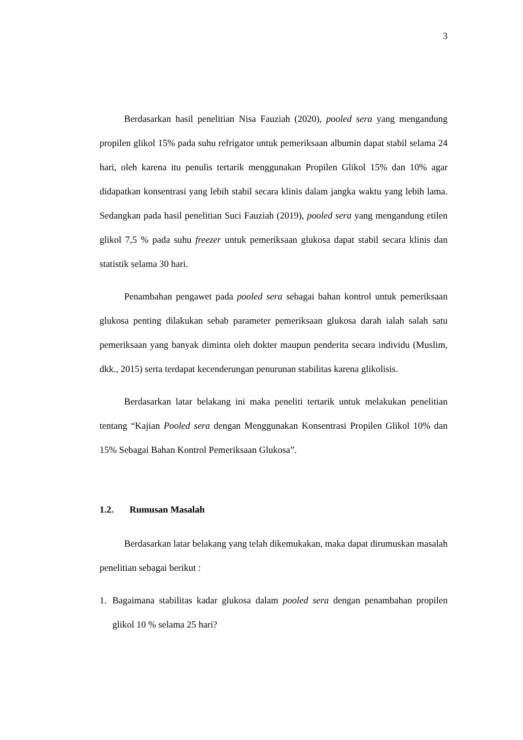3
Berdasarkan hasil penelitian Nisa Fauziah (2020), pooled sera yang mengandung propilen glikol 15% pada suhu refrigator untuk pemeriksaan albumin dapat stabil selama 24 hari, oleh karena itu penulis tertarik menggunakan Propilen Glikol 15% dan 10% agar didapatkan konsentrasi yang lebih stabil secara klinis dalam jangka waktu yang lebih lama. Sedangkan pada hasil penelitian Suci Fauziah (2019), pooled sera yang mengandung etilen glikol 7,5 % pada suhu freezer untuk pemeriksaan glukosa dapat stabil secara klinis dan statistik selama 30 hari.
Penambahan pengawet pada pooled sera sebagai bahan kontrol untuk pemeriksaan glukosa penting dilakukan sebab parameter pemeriksaan glukosa darah ialah salah satu pemeriksaan yang banyak diminta oleh dokter maupun penderita secara individu (Muslim, dkk., 2015) serta terdapat kecenderungan penurunan stabilitas karena glikolisis.
Berdasarkan latar belakang ini maka peneliti tertarik untuk melakukan penelitian tentang “Kajian Pooled sera dengan Menggunakan Konsentrasi Propilen Glikol 10% dan 15% Sebagai Bahan Kontrol Pemeriksaan Glukosa”.
1.2. Rumusan Masalah
Berdasarkan latar belakang yang telah dikemukakan, maka dapat dirumuskan masalah penelitian sebagai berikut :
1. Bagaimana stabilitas kadar glukosa dalam pooled sera dengan penambahan propilen glikol 10 % selama 25 hari?